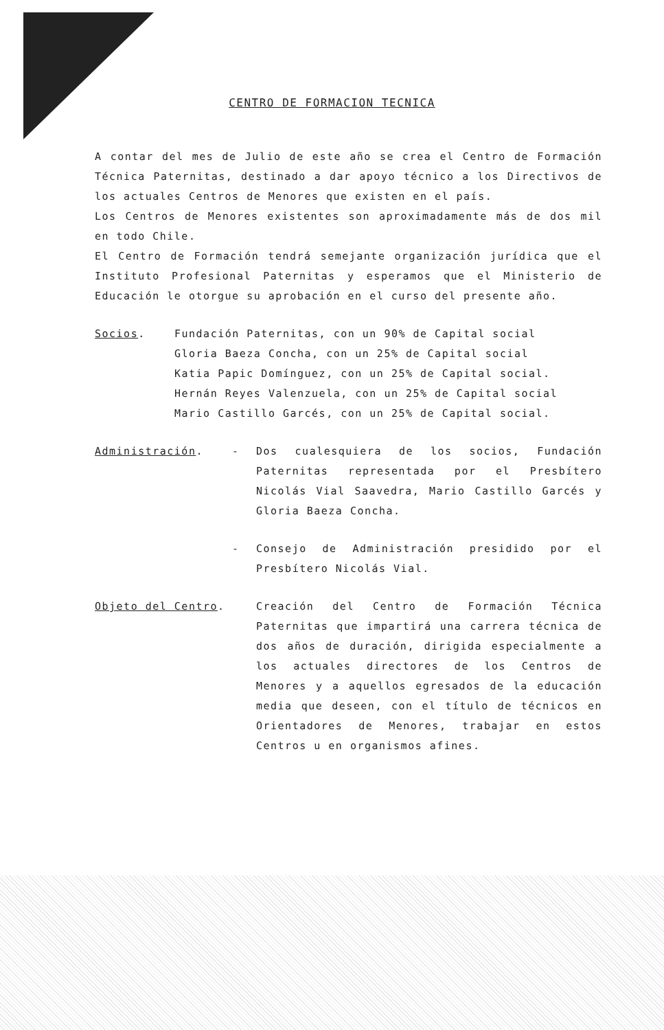CENTRO DE FORMACION TECNICA
A contar del mes de Julio de este año se crea el Centro de Formación Técnica Paternitas, destinado a dar apoyo técnico a los Directivos de los actuales Centros de Menores que existen en el país.
Los Centros de Menores existentes son aproximadamente más de dos mil en todo Chile.
El Centro de Formación tendrá semejante organización jurídica que el Instituto Profesional Paternitas y esperamos que el Ministerio de Educación le otorgue su aprobación en el curso del presente año.
Socios. Fundación Paternitas, con un 90% de Capital social
Gloria Baeza Concha, con un 25% de Capital social
Katia Papic Domínguez, con un 25% de Capital social.
Hernán Reyes Valenzuela, con un 25% de Capital social
Mario Castillo Garcés, con un 25% de Capital social.
Administración. - Dos cualesquiera de los socios, Fundación Paternitas representada por el Presbítero Nicolás Vial Saavedra, Mario Castillo Garcés y Gloria Baeza Concha.
- Consejo de Administración presidido por el Presbítero Nicolás Vial.
Objeto del Centro. Creación del Centro de Formación Técnica Paternitas que impartirá una carrera técnica de dos años de duración, dirigida especialmente a los actuales directores de los Centros de Menores y a aquellos egresados de la educación media que deseen, con el título de técnicos en Orientadores de Menores, trabajar en estos Centros u en organismos afines.